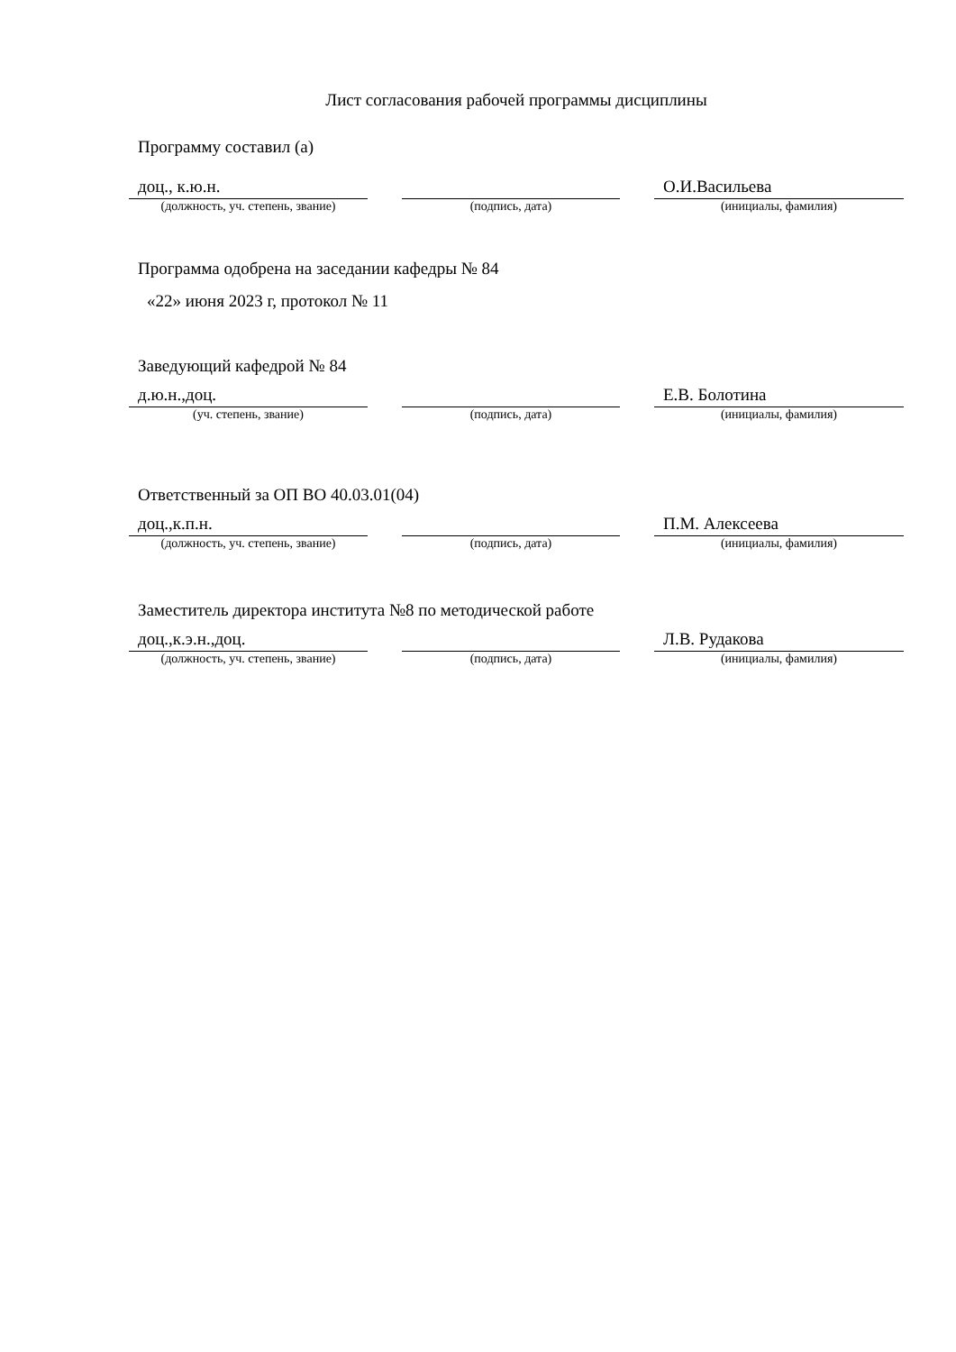Лист согласования рабочей программы дисциплины
Программу составил (а)
доц., к.ю.н.
(должность, уч. степень, звание)
(подпись, дата)
О.И.Васильева
(инициалы, фамилия)
Программа одобрена на заседании кафедры № 84
«22» июня 2023 г, протокол № 11
Заведующий кафедрой № 84
д.ю.н.,доц.
(уч. степень, звание)
(подпись, дата)
Е.В. Болотина
(инициалы, фамилия)
Ответственный за ОП ВО 40.03.01(04)
доц.,к.п.н.
(должность, уч. степень, звание)
(подпись, дата)
П.М. Алексеева
(инициалы, фамилия)
Заместитель директора института №8 по методической работе
доц.,к.э.н.,доц.
(должность, уч. степень, звание)
(подпись, дата)
Л.В. Рудакова
(инициалы, фамилия)